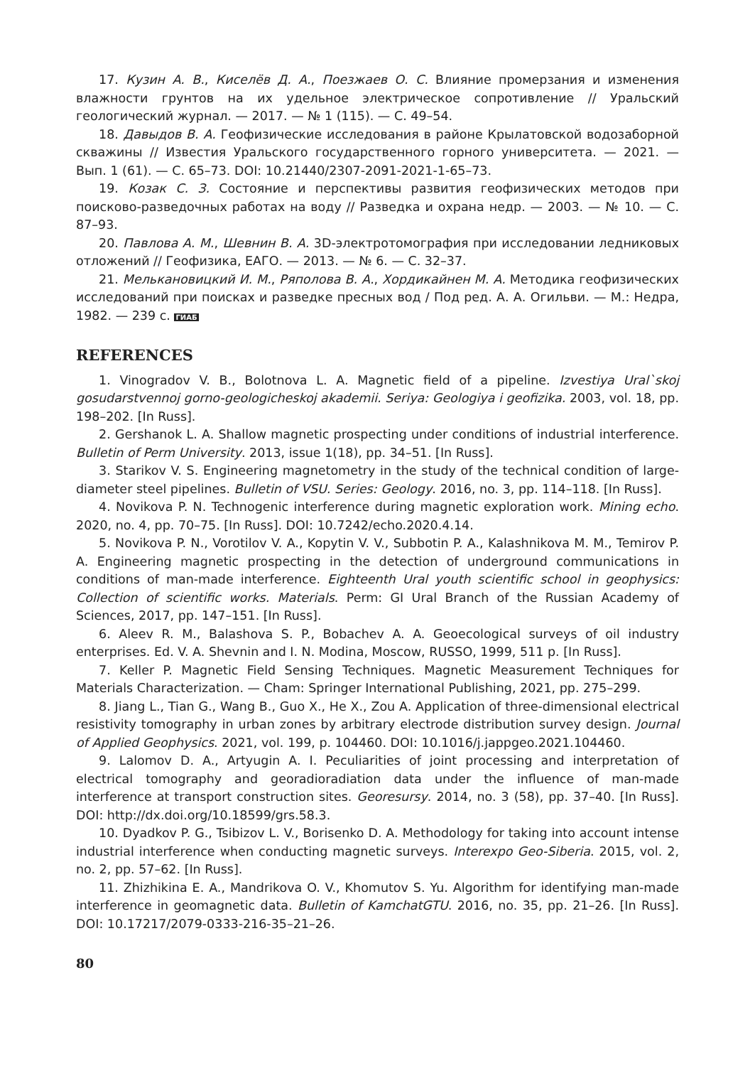17. Кузин А. В., Киселёв Д. А., Поезжаев О. С. Влияние промерзания и изменения влажности грунтов на их удельное электрическое сопротивление // Уральский геологический журнал. — 2017. — № 1 (115). — С. 49–54.
18. Давыдов В. А. Геофизические исследования в районе Крылатовской водозаборной скважины // Известия Уральского государственного горного университета. — 2021. — Вып. 1 (61). — С. 65–73. DOI: 10.21440/2307-2091-2021-1-65–73.
19. Козак С. З. Состояние и перспективы развития геофизических методов при поисково-разведочных работах на воду // Разведка и охрана недр. — 2003. — № 10. — С. 87–93.
20. Павлова А. М., Шевнин В. А. 3D-электротомография при исследовании ледниковых отложений // Геофизика, ЕАГО. — 2013. — № 6. — С. 32–37.
21. Мельканов­ицкий И. М., Ряполова В. А., Хордикайнен М. А. Методика геофизических исследований при поисках и разведке пресных вод / Под ред. А. А. Огильви. — М.: Недра, 1982. — 239 с. ГИАБ
REFERENCES
1. Vinogradov V. B., Bolotnova L. A. Magnetic field of a pipeline. Izvestiya Ural`skoj gosudarstvennoj gorno-geologicheskoj akademii. Seriya: Geologiya i geofizika. 2003, vol. 18, pp. 198–202. [In Russ].
2. Gershanok L. A. Shallow magnetic prospecting under conditions of industrial interference. Bulletin of Perm University. 2013, issue 1(18), pp. 34–51. [In Russ].
3. Starikov V. S. Engineering magnetometry in the study of the technical condition of large-diameter steel pipelines. Bulletin of VSU. Series: Geology. 2016, no. 3, pp. 114–118. [In Russ].
4. Novikova P. N. Technogenic interference during magnetic exploration work. Mining echo. 2020, no. 4, pp. 70–75. [In Russ]. DOI: 10.7242/echo.2020.4.14.
5. Novikova P. N., Vorotilov V. A., Kopytin V. V., Subbotin P. A., Kalashnikova M. M., Temirov P. A. Engineering magnetic prospecting in the detection of underground communications in conditions of man-made interference. Eighteenth Ural youth scientific school in geophysics: Collection of scientific works. Materials. Perm: GI Ural Branch of the Russian Academy of Sciences, 2017, pp. 147–151. [In Russ].
6. Aleev R. M., Balashova S. P., Bobachev A. A. Geoecological surveys of oil industry enterprises. Ed. V. A. Shevnin and I. N. Modina, Moscow, RUSSO, 1999, 511 p. [In Russ].
7. Keller P. Magnetic Field Sensing Techniques. Magnetic Measurement Techniques for Materials Characterization. — Cham: Springer International Publishing, 2021, pp. 275–299.
8. Jiang L., Tian G., Wang B., Guo X., He X., Zou A. Application of three-dimensional electrical resistivity tomography in urban zones by arbitrary electrode distribution survey design. Journal of Applied Geophysics. 2021, vol. 199, p. 104460. DOI: 10.1016/j.jappgeo.2021.104460.
9. Lalomov D. A., Artyugin A. I. Peculiarities of joint processing and interpretation of electrical tomography and georadioradiation data under the influence of man-made interference at transport construction sites. Georesursy. 2014, no. 3 (58), pp. 37–40. [In Russ]. DOI: http://dx.doi.org/10.18599/grs.58.3.
10. Dyadkov P. G., Tsibizov L. V., Borisenko D. A. Methodology for taking into account intense industrial interference when conducting magnetic surveys. Interexpo Geo-Siberia. 2015, vol. 2, no. 2, pp. 57–62. [In Russ].
11. Zhizhikina E. A., Mandrikova O. V., Khomutov S. Yu. Algorithm for identifying man-made interference in geomagnetic data. Bulletin of KamchatGTU. 2016, no. 35, pp. 21–26. [In Russ]. DOI: 10.17217/2079-0333-216-35–21–26.
80